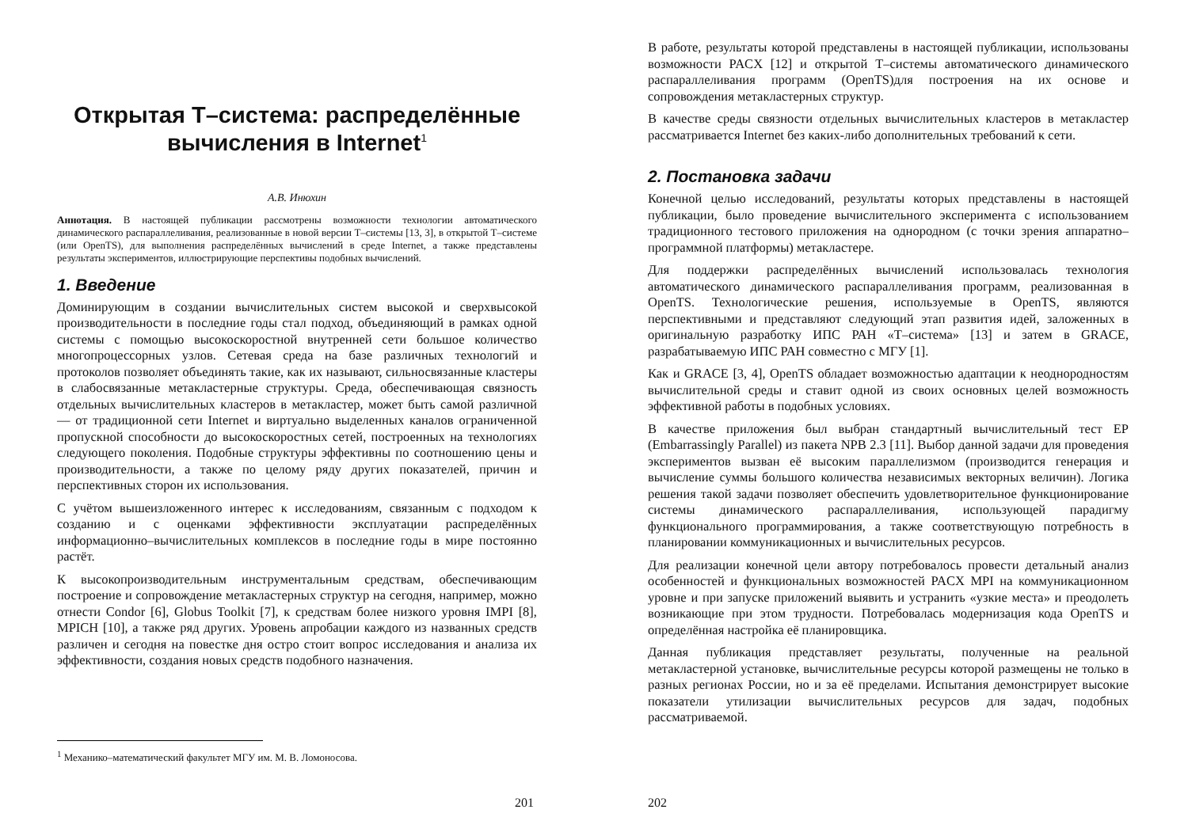Открытая Т–система: распределённые вычисления в Internet<sup>1</sup>
А.В. Инюхин
Аннотация. В настоящей публикации рассмотрены возможности технологии автоматического динамического распараллеливания, реализованные в новой версии Т–системы [13, 3], в открытой Т–системе (или OpenTS), для выполнения распределённых вычислений в среде Internet, а также представлены результаты экспериментов, иллюстрирующие перспективы подобных вычислений.
1. Введение
Доминирующим в создании вычислительных систем высокой и сверхвысокой производительности в последние годы стал подход, объединяющий в рамках одной системы с помощью высокоскоростной внутренней сети большое количество многопроцессорных узлов. Сетевая среда на базе различных технологий и протоколов позволяет объединять такие, как их называют, сильносвязанные кластеры в слабосвязанные метакластерные структуры. Среда, обеспечивающая связность отдельных вычислительных кластеров в метакластер, может быть самой различной — от традиционной сети Internet и виртуально выделенных каналов ограниченной пропускной способности до высокоскоростных сетей, построенных на технологиях следующего поколения. Подобные структуры эффективны по соотношению цены и производительности, а также по целому ряду других показателей, причин и перспективных сторон их использования.
С учётом вышеизложенного интерес к исследованиям, связанным с подходом к созданию и с оценками эффективности эксплуатации распределённых информационно–вычислительных комплексов в последние годы в мире постоянно растёт.
К высокопроизводительным инструментальным средствам, обеспечивающим построение и сопровождение метакластерных структур на сегодня, например, можно отнести Condor [6], Globus Toolkit [7], к средствам более низкого уровня IMPI [8], MPICH [10], а также ряд других. Уровень апробации каждого из названных средств различен и сегодня на повестке дня остро стоит вопрос исследования и анализа их эффективности, создания новых средств подобного назначения.
<sup>1</sup> Механико–математический факультет МГУ им. М. В. Ломоносова.
201
В работе, результаты которой представлены в настоящей публикации, использованы возможности PACX [12] и открытой Т–системы автоматического динамического распараллеливания программ (OpenTS)для построения на их основе и сопровождения метакластерных структур.
В качестве среды связности отдельных вычислительных кластеров в метакластер рассматривается Internet без каких-либо дополнительных требований к сети.
2. Постановка задачи
Конечной целью исследований, результаты которых представлены в настоящей публикации, было проведение вычислительного эксперимента с использованием традиционного тестового приложения на однородном (с точки зрения аппаратно–программной платформы) метакластере.
Для поддержки распределённых вычислений использовалась технология автоматического динамического распараллеливания программ, реализованная в OpenTS. Технологические решения, используемые в OpenTS, являются перспективными и представляют следующий этап развития идей, заложенных в оригинальную разработку ИПС РАН «Т–система» [13] и затем в GRACE, разрабатываемую ИПС РАН совместно с МГУ [1].
Как и GRACE [3, 4], OpenTS обладает возможностью адаптации к неоднородностям вычислительной среды и ставит одной из своих основных целей возможность эффективной работы в подобных условиях.
В качестве приложения был выбран стандартный вычислительный тест EP (Embarrassingly Parallel) из пакета NPB 2.3 [11]. Выбор данной задачи для проведения экспериментов вызван её высоким параллелизмом (производится генерация и вычисление суммы большого количества независимых векторных величин). Логика решения такой задачи позволяет обеспечить удовлетворительное функционирование системы динамического распараллеливания, использующей парадигму функционального программирования, а также соответствующую потребность в планировании коммуникационных и вычислительных ресурсов.
Для реализации конечной цели автору потребовалось провести детальный анализ особенностей и функциональных возможностей PACX MPI на коммуникационном уровне и при запуске приложений выявить и устранить «узкие места» и преодолеть возникающие при этом трудности. Потребовалась модернизация кода OpenTS и определённая настройка её планировщика.
Данная публикация представляет результаты, полученные на реальной метакластерной установке, вычислительные ресурсы которой размещены не только в разных регионах России, но и за её пределами. Испытания демонстрирует высокие показатели утилизации вычислительных ресурсов для задач, подобных рассматриваемой.
202